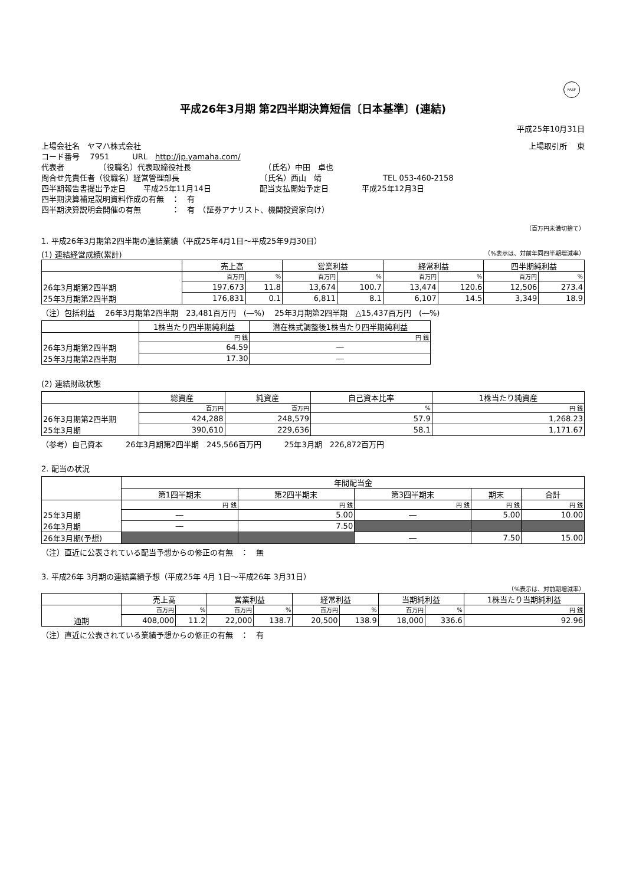FASF
平成26年3月期 第2四半期決算短信〔日本基準〕(連結)
平成25年10月31日
上場会社名　ヤマハ株式会社 上場取引所　 東
コード番号　 7951　　　URL　http://jp.yamaha.com/
代表者　　　　　（役職名）代表取締役社長　　　　　　　　　　（氏名）中田　卓也
問合せ先責任者（役職名）経営管理部長　　　　　　　　　　　（氏名）西山　靖　　　　　　　　TEL 053-460-2158
四半期報告書提出予定日　　 平成25年11月14日　　　　　　 配当支払開始予定日　　　　 平成25年12月3日
四半期決算補足説明資料作成の有無　：　有
四半期決算説明会開催の有無　　　　：　有　（証券アナリスト、機関投資家向け）
（百万円未満切捨て）
1. 平成26年3月期第2四半期の連結業績（平成25年4月1日～平成25年9月30日）
(1) 連結経営成績(累計) （%表示は、対前年同四半期増減率）
| | 売上高 | | 営業利益 | | 経常利益 | | 四半期純利益 | |
| --- | --- | --- | --- | --- | --- | --- | --- | --- |
| | 百万円 | % | 百万円 | % | 百万円 | % | 百万円 | % |
| 26年3月期第2四半期 | 197,673 | 11.8 | 13,674 | 100.7 | 13,474 | 120.6 | 12,506 | 273.4 |
| 25年3月期第2四半期 | 176,831 | 0.1 | 6,811 | 8.1 | 6,107 | 14.5 | 3,349 | 18.9 |
（注）包括利益　 26年3月期第2四半期　23,481百万円　(―%)　 25年3月期第2四半期　△15,437百万円　(―%)
| | 1株当たり四半期純利益 | 潜在株式調整後1株当たり四半期純利益 |
| --- | --- | --- |
| | 円 銭 | 円 銭 |
| 26年3月期第2四半期 | 64.59 | ― |
| 25年3月期第2四半期 | 17.30 | ― |
(2) 連結財政状態
| | 総資産 | 純資産 | 自己資本比率 | 1株当たり純資産 |
| --- | --- | --- | --- | --- |
| | 百万円 | 百万円 | % | 円 銭 |
| 26年3月期第2四半期 | 424,288 | 248,579 | 57.9 | 1,268.23 |
| 25年3月期 | 390,610 | 229,636 | 58.1 | 1,171.67 |
（参考）自己資本　　　26年3月期第2四半期　245,566百万円　　　25年3月期　226,872百万円
2. 配当の状況
| | 年間配当金 | | | | |
| --- | --- | --- | --- | --- | --- |
| | 第1四半期末 | 第2四半期末 | 第3四半期末 | 期末 | 合計 |
| | 円 銭 | 円 銭 | 円 銭 | 円 銭 | 円 銭 |
| 25年3月期 | ― | 5.00 | ― | 5.00 | 10.00 |
| 26年3月期 | ― | 7.50 | | | |
| 26年3月期(予想) | | | ― | 7.50 | 15.00 |
（注）直近に公表されている配当予想からの修正の有無　：　無
3. 平成26年 3月期の連結業績予想（平成25年 4月 1日～平成26年 3月31日）
（%表示は、対前期増減率）
| | 売上高 | | 営業利益 | | 経常利益 | | 当期純利益 | | 1株当たり当期純利益 |
| --- | --- | --- | --- | --- | --- | --- | --- | --- | --- |
| | 百万円 | % | 百万円 | % | 百万円 | % | 百万円 | % | 円 銭 |
| 通期 | 408,000 | 11.2 | 22,000 | 138.7 | 20,500 | 138.9 | 18,000 | 336.6 | 92.96 |
（注）直近に公表されている業績予想からの修正の有無　：　有